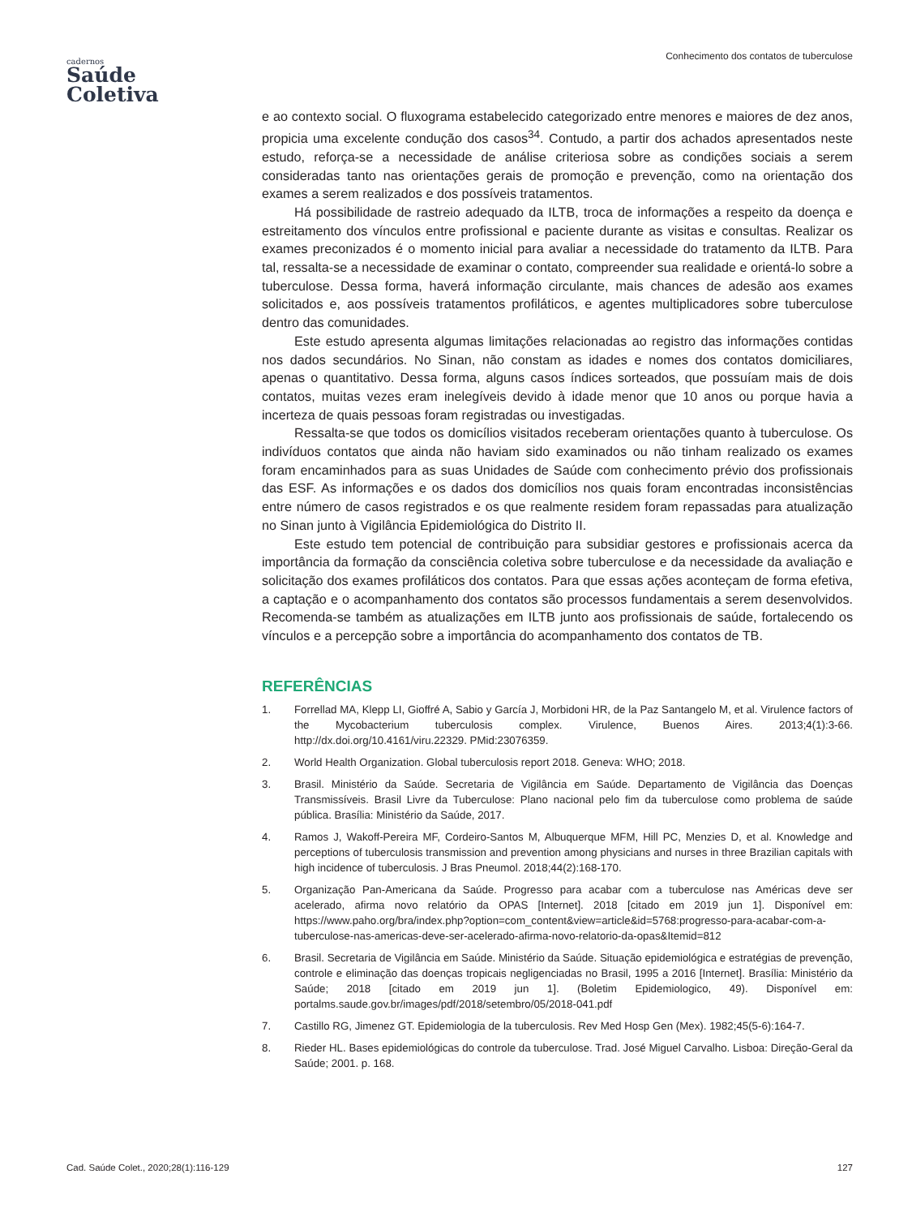Conhecimento dos contatos de tuberculose
cadernos
Saúde
Coletiva
e ao contexto social. O fluxograma estabelecido categorizado entre menores e maiores de dez anos, propicia uma excelente condução dos casos<sup>34</sup>. Contudo, a partir dos achados apresentados neste estudo, reforça-se a necessidade de análise criteriosa sobre as condições sociais a serem consideradas tanto nas orientações gerais de promoção e prevenção, como na orientação dos exames a serem realizados e dos possíveis tratamentos.
Há possibilidade de rastreio adequado da ILTB, troca de informações a respeito da doença e estreitamento dos vínculos entre profissional e paciente durante as visitas e consultas. Realizar os exames preconizados é o momento inicial para avaliar a necessidade do tratamento da ILTB. Para tal, ressalta-se a necessidade de examinar o contato, compreender sua realidade e orientá-lo sobre a tuberculose. Dessa forma, haverá informação circulante, mais chances de adesão aos exames solicitados e, aos possíveis tratamentos profiláticos, e agentes multiplicadores sobre tuberculose dentro das comunidades.
Este estudo apresenta algumas limitações relacionadas ao registro das informações contidas nos dados secundários. No Sinan, não constam as idades e nomes dos contatos domiciliares, apenas o quantitativo. Dessa forma, alguns casos índices sorteados, que possuíam mais de dois contatos, muitas vezes eram inelegíveis devido à idade menor que 10 anos ou porque havia a incerteza de quais pessoas foram registradas ou investigadas.
Ressalta-se que todos os domicílios visitados receberam orientações quanto à tuberculose. Os indivíduos contatos que ainda não haviam sido examinados ou não tinham realizado os exames foram encaminhados para as suas Unidades de Saúde com conhecimento prévio dos profissionais das ESF. As informações e os dados dos domicílios nos quais foram encontradas inconsistências entre número de casos registrados e os que realmente residem foram repassadas para atualização no Sinan junto à Vigilância Epidemiológica do Distrito II.
Este estudo tem potencial de contribuição para subsidiar gestores e profissionais acerca da importância da formação da consciência coletiva sobre tuberculose e da necessidade da avaliação e solicitação dos exames profiláticos dos contatos. Para que essas ações aconteçam de forma efetiva, a captação e o acompanhamento dos contatos são processos fundamentais a serem desenvolvidos. Recomenda-se também as atualizações em ILTB junto aos profissionais de saúde, fortalecendo os vínculos e a percepção sobre a importância do acompanhamento dos contatos de TB.
REFERÊNCIAS
1. Forrellad MA, Klepp LI, Gioffré A, Sabio y García J, Morbidoni HR, de la Paz Santangelo M, et al. Virulence factors of the Mycobacterium tuberculosis complex. Virulence, Buenos Aires. 2013;4(1):3-66. http://dx.doi.org/10.4161/viru.22329. PMid:23076359.
2. World Health Organization. Global tuberculosis report 2018. Geneva: WHO; 2018.
3. Brasil. Ministério da Saúde. Secretaria de Vigilância em Saúde. Departamento de Vigilância das Doenças Transmissíveis. Brasil Livre da Tuberculose: Plano nacional pelo fim da tuberculose como problema de saúde pública. Brasília: Ministério da Saúde, 2017.
4. Ramos J, Wakoff-Pereira MF, Cordeiro-Santos M, Albuquerque MFM, Hill PC, Menzies D, et al. Knowledge and perceptions of tuberculosis transmission and prevention among physicians and nurses in three Brazilian capitals with high incidence of tuberculosis. J Bras Pneumol. 2018;44(2):168-170.
5. Organização Pan-Americana da Saúde. Progresso para acabar com a tuberculose nas Américas deve ser acelerado, afirma novo relatório da OPAS [Internet]. 2018 [citado em 2019 jun 1]. Disponível em: https://www.paho.org/bra/index.php?option=com_content&view=article&id=5768:progresso-para-acabar-com-a-tuberculose-nas-americas-deve-ser-acelerado-afirma-novo-relatorio-da-opas&Itemid=812
6. Brasil. Secretaria de Vigilância em Saúde. Ministério da Saúde. Situação epidemiológica e estratégias de prevenção, controle e eliminação das doenças tropicais negligenciadas no Brasil, 1995 a 2016 [Internet]. Brasília: Ministério da Saúde; 2018 [citado em 2019 jun 1]. (Boletim Epidemiologico, 49). Disponível em: portalms.saude.gov.br/images/pdf/2018/setembro/05/2018-041.pdf
7. Castillo RG, Jimenez GT. Epidemiologia de la tuberculosis. Rev Med Hosp Gen (Mex). 1982;45(5-6):164-7.
8. Rieder HL. Bases epidemiológicas do controle da tuberculose. Trad. José Miguel Carvalho. Lisboa: Direção-Geral da Saúde; 2001. p. 168.
Cad. Saúde Colet., 2020;28(1):116-129 127